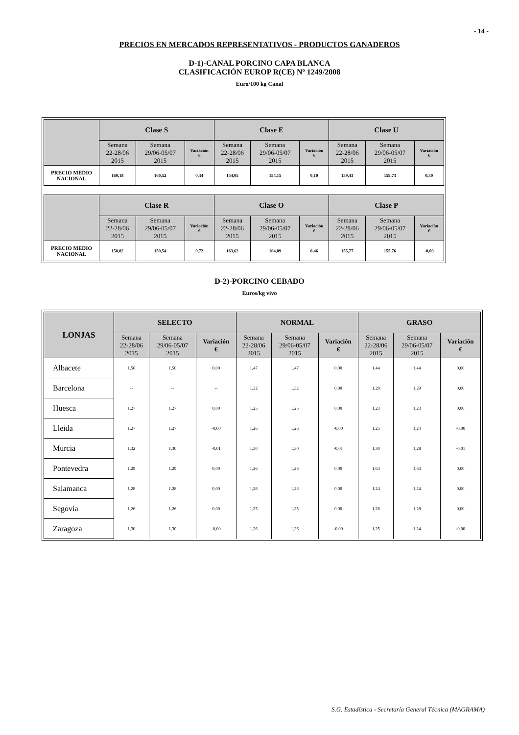- 14 -
PRECIOS EN MERCADOS REPRESENTATIVOS - PRODUCTOS GANADEROS
D-1)-CANAL PORCINO CAPA BLANCA
CLASIFICACIÓN EUROP R(CE) Nº 1249/2008
Euro/100 kg Canal
| | Clase S | | | Clase E | | | Clase U | | |
| --- | --- | --- | --- | --- | --- | --- | --- | --- | --- |
| | Semana 22-28/06 2015 | Semana 29/06-05/07 2015 | Variación € | Semana 22-28/06 2015 | Semana 29/06-05/07 2015 | Variación € | Semana 22-28/06 2015 | Semana 29/06-05/07 2015 | Variación € |
| PRECIO MEDIO NACIONAL | 160,18 | 160,52 | 0,34 | 154,05 | 154,15 | 0,10 | 159,43 | 159,73 | 0,30 |
| | Clase R | | | Clase O | | | Clase P | | |
| --- | --- | --- | --- | --- | --- | --- | --- | --- | --- |
| | Semana 22-28/06 2015 | Semana 29/06-05/07 2015 | Variación € | Semana 22-28/06 2015 | Semana 29/06-05/07 2015 | Variación € | Semana 22-28/06 2015 | Semana 29/06-05/07 2015 | Variación € |
| PRECIO MEDIO NACIONAL | 158,82 | 159,54 | 0,72 | 163,62 | 164,09 | 0,46 | 155,77 | 155,76 | -0,00 |
D-2)-PORCINO CEBADO
Euros/kg vivo
| LONJAS | SELECTO | | | NORMAL | | | GRASO | | |
| --- | --- | --- | --- | --- | --- | --- | --- | --- | --- |
| | Semana 22-28/06 2015 | Semana 29/06-05/07 2015 | Variación € | Semana 22-28/06 2015 | Semana 29/06-05/07 2015 | Variación € | Semana 22-28/06 2015 | Semana 29/06-05/07 2015 | Variación € |
| Albacete | 1,50 | 1,50 | 0,00 | 1,47 | 1,47 | 0,00 | 1,44 | 1,44 | 0,00 |
| Barcelona | -- | -- | -- | 1,32 | 1,32 | 0,00 | 1,29 | 1,29 | 0,00 |
| Huesca | 1,27 | 1,27 | 0,00 | 1,25 | 1,25 | 0,00 | 1,23 | 1,23 | 0,00 |
| Lleida | 1,27 | 1,27 | -0,00 | 1,26 | 1,26 | -0,00 | 1,25 | 1,24 | -0,00 |
| Murcia | 1,32 | 1,30 | -0,01 | 1,30 | 1,30 | -0,01 | 1,30 | 1,28 | -0,01 |
| Pontevedra | 1,29 | 1,29 | 0,00 | 1,26 | 1,26 | 0,00 | 1,64 | 1,64 | 0,00 |
| Salamanca | 1,28 | 1,28 | 0,00 | 1,28 | 1,28 | 0,00 | 1,24 | 1,24 | 0,00 |
| Segovia | 1,26 | 1,26 | 0,00 | 1,25 | 1,25 | 0,00 | 1,28 | 1,28 | 0,00 |
| Zaragoza | 1,30 | 1,30 | -0,00 | 1,26 | 1,26 | -0,00 | 1,25 | 1,24 | -0,00 |
S.G. Estadística - Secretaría General Técnica (MAGRAMA)